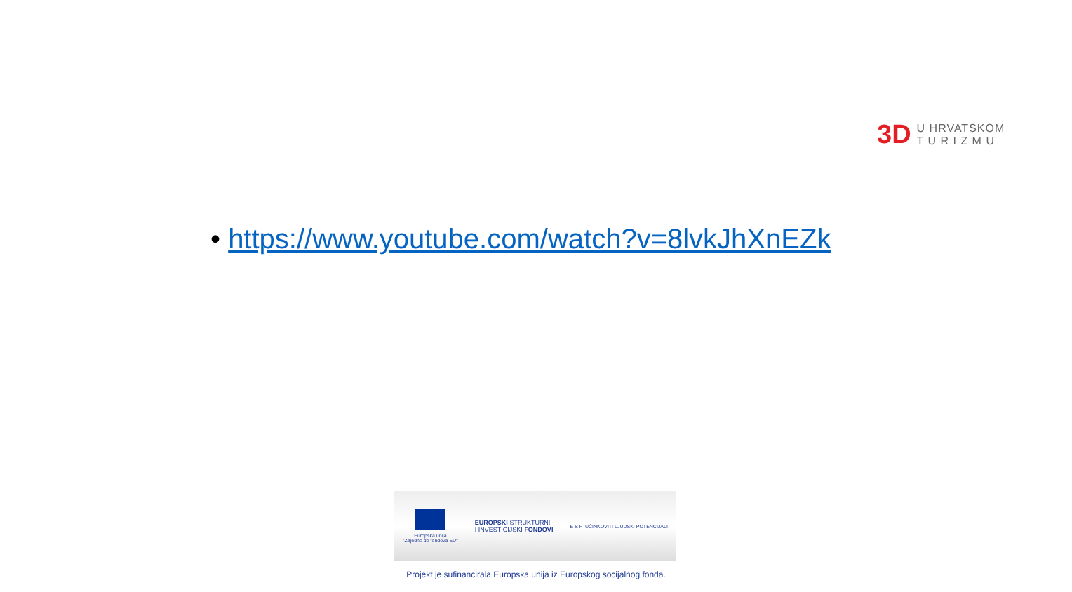3D U HRVATSKOM
T U R I Z M U
• https://www.youtube.com/watch?v=8lvkJhXnEZk
Europska unija
"Zajedno do fondova EU"
EUROPSKI STRUKTURNI
I INVESTICIJSKI FONDOVI
E S F UČINKOVITI LJUDSKI POTENCIJALI
Projekt je sufinancirala Europska unija iz Europskog socijalnog fonda.